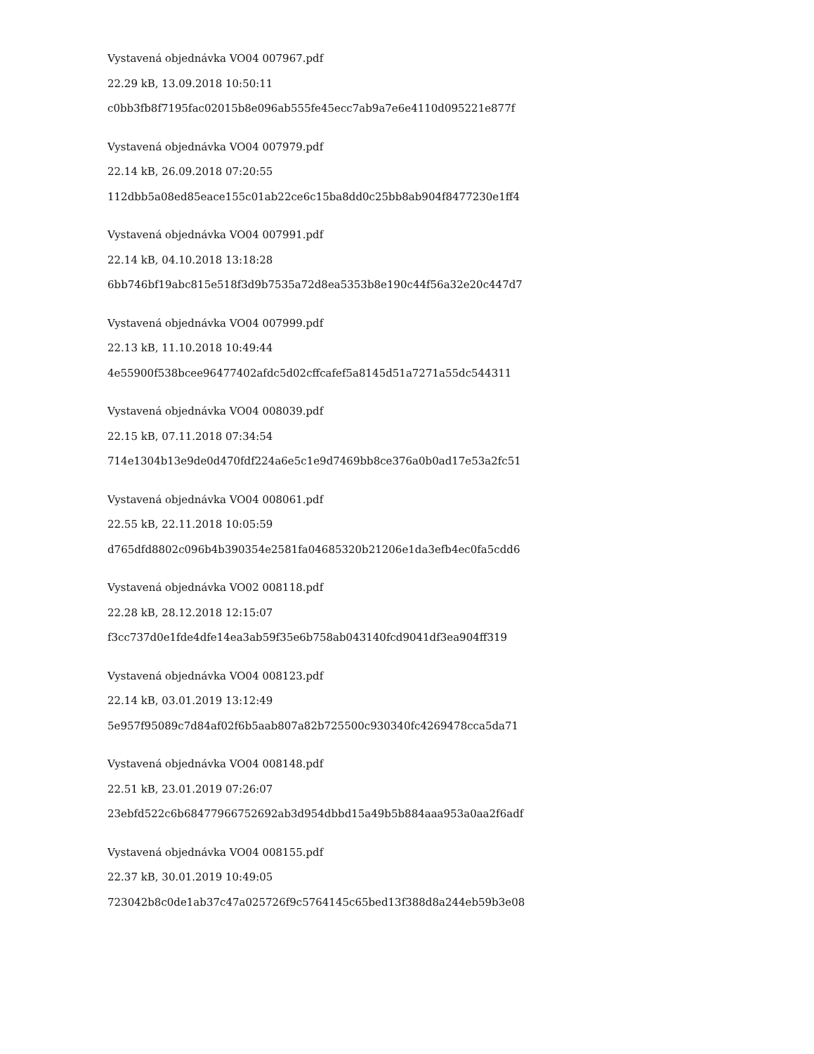Vystavená objednávka VO04 007967.pdf
22.29 kB, 13.09.2018 10:50:11
c0bb3fb8f7195fac02015b8e096ab555fe45ecc7ab9a7e6e4110d095221e877f
Vystavená objednávka VO04 007979.pdf
22.14 kB, 26.09.2018 07:20:55
112dbb5a08ed85eace155c01ab22ce6c15ba8dd0c25bb8ab904f8477230e1ff4
Vystavená objednávka VO04 007991.pdf
22.14 kB, 04.10.2018 13:18:28
6bb746bf19abc815e518f3d9b7535a72d8ea5353b8e190c44f56a32e20c447d7
Vystavená objednávka VO04 007999.pdf
22.13 kB, 11.10.2018 10:49:44
4e55900f538bcee96477402afdc5d02cffcafef5a8145d51a7271a55dc544311
Vystavená objednávka VO04 008039.pdf
22.15 kB, 07.11.2018 07:34:54
714e1304b13e9de0d470fdf224a6e5c1e9d7469bb8ce376a0b0ad17e53a2fc51
Vystavená objednávka VO04 008061.pdf
22.55 kB, 22.11.2018 10:05:59
d765dfd8802c096b4b390354e2581fa04685320b21206e1da3efb4ec0fa5cdd6
Vystavená objednávka VO02 008118.pdf
22.28 kB, 28.12.2018 12:15:07
f3cc737d0e1fde4dfe14ea3ab59f35e6b758ab043140fcd9041df3ea904ff319
Vystavená objednávka VO04 008123.pdf
22.14 kB, 03.01.2019 13:12:49
5e957f95089c7d84af02f6b5aab807a82b725500c930340fc4269478cca5da71
Vystavená objednávka VO04 008148.pdf
22.51 kB, 23.01.2019 07:26:07
23ebfd522c6b68477966752692ab3d954dbbd15a49b5b884aaa953a0aa2f6adf
Vystavená objednávka VO04 008155.pdf
22.37 kB, 30.01.2019 10:49:05
723042b8c0de1ab37c47a025726f9c5764145c65bed13f388d8a244eb59b3e08